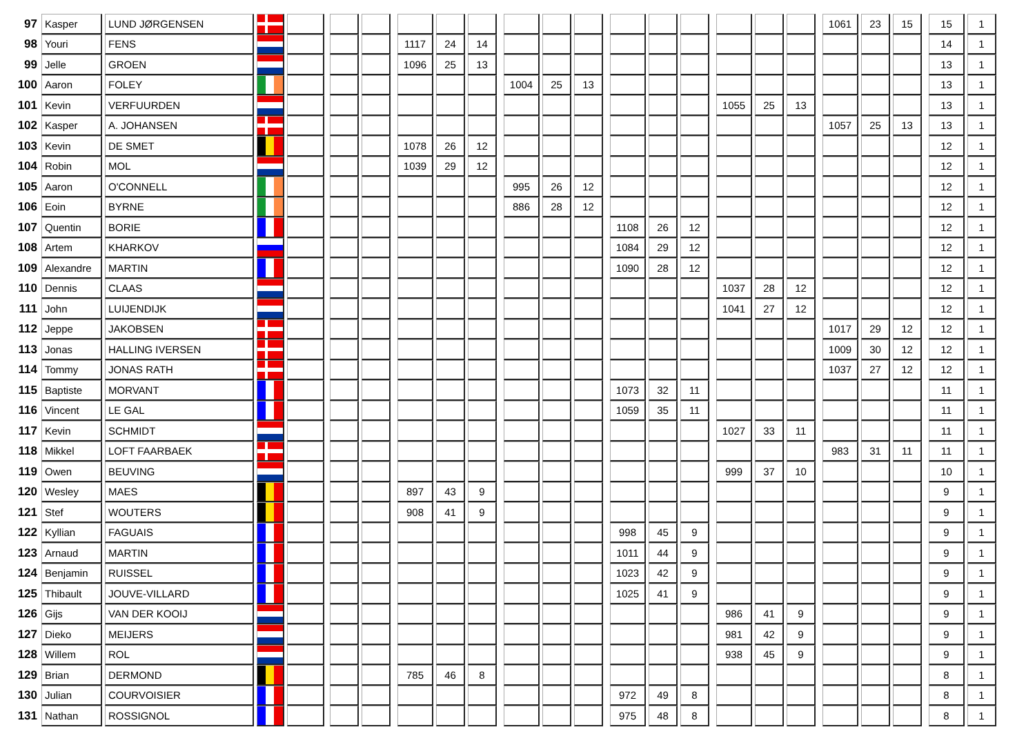| 97 | Kasper | LUND JØRGENSEN | | | | | | | | | | | | | | | | | | | | | | | 1061 | 23 | 15 | | 15 | 1 |
| 98 | Youri | FENS | | | | | | | 1117 | 24 | 14 | | | | | | | | | | | | | | | | | | 14 | 1 |
| 99 | Jelle | GROEN | | | | | | | 1096 | 25 | 13 | | | | | | | | | | | | | | | | | | 13 | 1 |
| 100 | Aaron | FOLEY | | | | | | | | | | | 1004 | 25 | 13 | | | | | | | | | | | | | | 13 | 1 |
| 101 | Kevin | VERFUURDEN | | | | | | | | | | | | | | | | | | | 1055 | 25 | 13 | | | | | | 13 | 1 |
| 102 | Kasper | A. JOHANSEN | | | | | | | | | | | | | | | | | | | | | | | 1057 | 25 | 13 | | 13 | 1 |
| 103 | Kevin | DE SMET | | | | | | | 1078 | 26 | 12 | | | | | | | | | | | | | | | | | | 12 | 1 |
| 104 | Robin | MOL | | | | | | | 1039 | 29 | 12 | | | | | | | | | | | | | | | | | | 12 | 1 |
| 105 | Aaron | O'CONNELL | | | | | | | | | | | 995 | 26 | 12 | | | | | | | | | | | | | | 12 | 1 |
| 106 | Eoin | BYRNE | | | | | | | | | | | 886 | 28 | 12 | | | | | | | | | | | | | | 12 | 1 |
| 107 | Quentin | BORIE | | | | | | | | | | | | | | | 1108 | 26 | 12 | | | | | | | | | | 12 | 1 |
| 108 | Artem | KHARKOV | | | | | | | | | | | | | | | 1084 | 29 | 12 | | | | | | | | | | 12 | 1 |
| 109 | Alexandre | MARTIN | | | | | | | | | | | | | | | 1090 | 28 | 12 | | | | | | | | | | 12 | 1 |
| 110 | Dennis | CLAAS | | | | | | | | | | | | | | | | | | | 1037 | 28 | 12 | | | | | | 12 | 1 |
| 111 | John | LUIJENDIJK | | | | | | | | | | | | | | | | | | | 1041 | 27 | 12 | | | | | | 12 | 1 |
| 112 | Jeppe | JAKOBSEN | | | | | | | | | | | | | | | | | | | | | | | 1017 | 29 | 12 | | 12 | 1 |
| 113 | Jonas | HALLING IVERSEN | | | | | | | | | | | | | | | | | | | | | | | 1009 | 30 | 12 | | 12 | 1 |
| 114 | Tommy | JONAS RATH | | | | | | | | | | | | | | | | | | | | | | | 1037 | 27 | 12 | | 12 | 1 |
| 115 | Baptiste | MORVANT | | | | | | | | | | | | | | | 1073 | 32 | 11 | | | | | | | | | | 11 | 1 |
| 116 | Vincent | LE GAL | | | | | | | | | | | | | | | 1059 | 35 | 11 | | | | | | | | | | 11 | 1 |
| 117 | Kevin | SCHMIDT | | | | | | | | | | | | | | | | | | | 1027 | 33 | 11 | | | | | | 11 | 1 |
| 118 | Mikkel | LOFT FAARBAEK | | | | | | | | | | | | | | | | | | | | | | | 983 | 31 | 11 | | 11 | 1 |
| 119 | Owen | BEUVING | | | | | | | | | | | | | | | | | | | 999 | 37 | 10 | | | | | | 10 | 1 |
| 120 | Wesley | MAES | | | | | | | 897 | 43 | 9 | | | | | | | | | | | | | | | | | | 9 | 1 |
| 121 | Stef | WOUTERS | | | | | | | 908 | 41 | 9 | | | | | | | | | | | | | | | | | | 9 | 1 |
| 122 | Kyllian | FAGUAIS | | | | | | | | | | | | | | | 998 | 45 | 9 | | | | | | | | | | 9 | 1 |
| 123 | Arnaud | MARTIN | | | | | | | | | | | | | | | 1011 | 44 | 9 | | | | | | | | | | 9 | 1 |
| 124 | Benjamin | RUISSEL | | | | | | | | | | | | | | | 1023 | 42 | 9 | | | | | | | | | | 9 | 1 |
| 125 | Thibault | JOUVE-VILLARD | | | | | | | | | | | | | | | 1025 | 41 | 9 | | | | | | | | | | 9 | 1 |
| 126 | Gijs | VAN DER KOOIJ | | | | | | | | | | | | | | | | | | | 986 | 41 | 9 | | | | | | 9 | 1 |
| 127 | Dieko | MEIJERS | | | | | | | | | | | | | | | | | | | 981 | 42 | 9 | | | | | | 9 | 1 |
| 128 | Willem | ROL | | | | | | | | | | | | | | | | | | | 938 | 45 | 9 | | | | | | 9 | 1 |
| 129 | Brian | DERMOND | | | | | | | 785 | 46 | 8 | | | | | | | | | | | | | | | | | | 8 | 1 |
| 130 | Julian | COURVOISIER | | | | | | | | | | | | | | | 972 | 49 | 8 | | | | | | | | | | 8 | 1 |
| 131 | Nathan | ROSSIGNOL | | | | | | | | | | | | | | | 975 | 48 | 8 | | | | | | | | | | 8 | 1 |